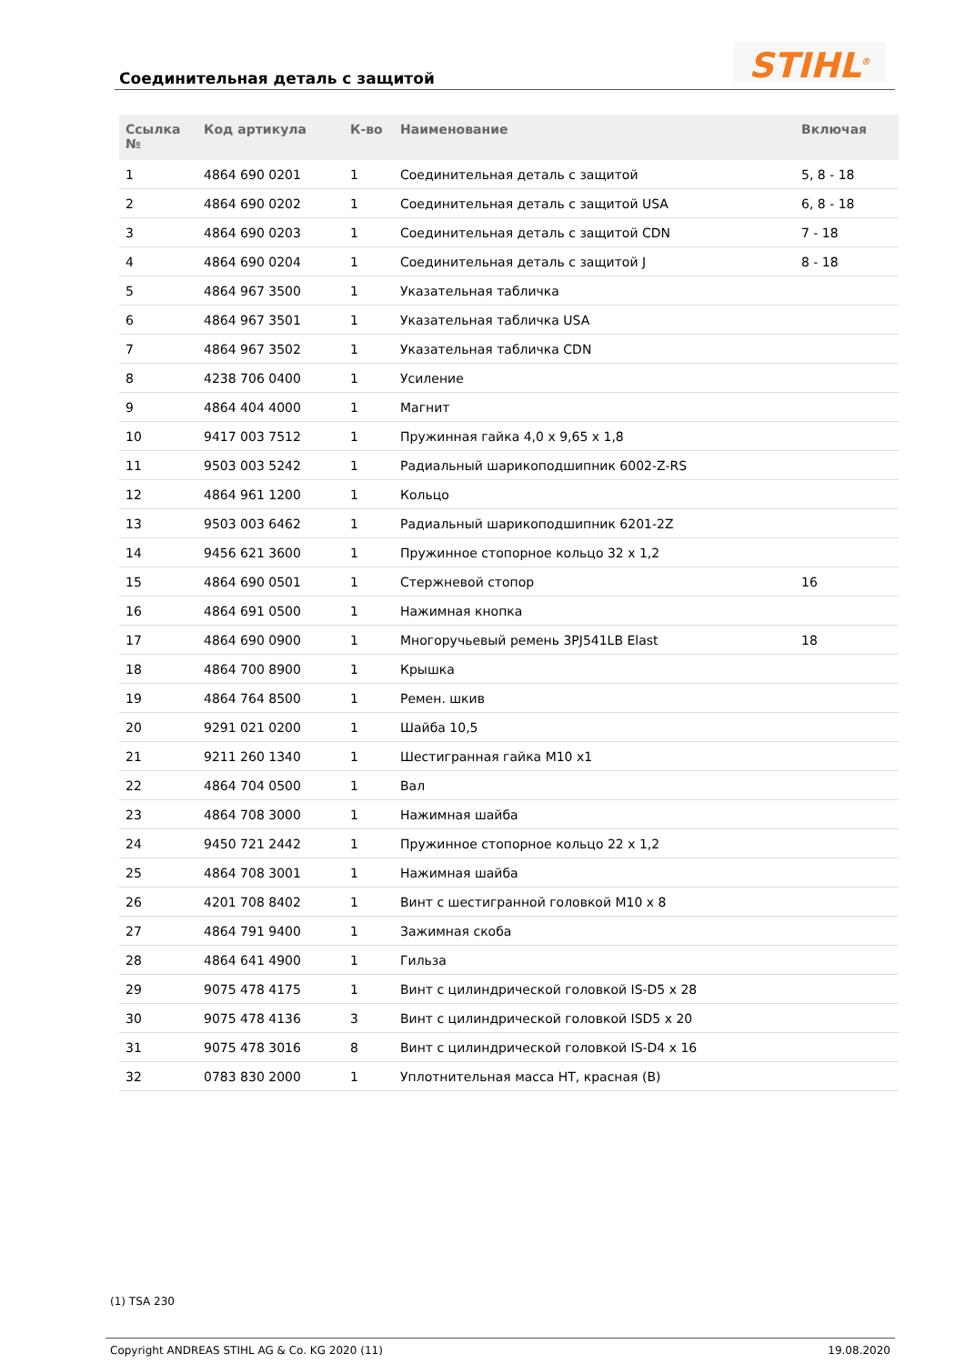Соединительная деталь с защитой
STIHL<sup>®</sup>
| Ссылка № | Код артикула | К-во | Наименование | Включая |
| --- | --- | --- | --- | --- |
| 1 | 4864 690 0201 | 1 | Соединительная деталь с защитой | 5, 8 - 18 |
| 2 | 4864 690 0202 | 1 | Соединительная деталь с защитой USA | 6, 8 - 18 |
| 3 | 4864 690 0203 | 1 | Соединительная деталь с защитой CDN | 7 - 18 |
| 4 | 4864 690 0204 | 1 | Соединительная деталь с защитой J | 8 - 18 |
| 5 | 4864 967 3500 | 1 | Указательная табличка | |
| 6 | 4864 967 3501 | 1 | Указательная табличка USA | |
| 7 | 4864 967 3502 | 1 | Указательная табличка CDN | |
| 8 | 4238 706 0400 | 1 | Усиление | |
| 9 | 4864 404 4000 | 1 | Магнит | |
| 10 | 9417 003 7512 | 1 | Пружинная гайка 4,0 x 9,65 x 1,8 | |
| 11 | 9503 003 5242 | 1 | Радиальный шарикоподшипник 6002-Z-RS | |
| 12 | 4864 961 1200 | 1 | Кольцо | |
| 13 | 9503 003 6462 | 1 | Радиальный шарикоподшипник 6201-2Z | |
| 14 | 9456 621 3600 | 1 | Пружинное стопорное кольцо 32 x 1,2 | |
| 15 | 4864 690 0501 | 1 | Стержневой стопор | 16 |
| 16 | 4864 691 0500 | 1 | Нажимная кнопка | |
| 17 | 4864 690 0900 | 1 | Многоручьевый ремень 3PJ541LB Elast | 18 |
| 18 | 4864 700 8900 | 1 | Крышка | |
| 19 | 4864 764 8500 | 1 | Ремен. шкив | |
| 20 | 9291 021 0200 | 1 | Шайба 10,5 | |
| 21 | 9211 260 1340 | 1 | Шестигранная гайка M10 x1 | |
| 22 | 4864 704 0500 | 1 | Вал | |
| 23 | 4864 708 3000 | 1 | Нажимная шайба | |
| 24 | 9450 721 2442 | 1 | Пружинное стопорное кольцо 22 x 1,2 | |
| 25 | 4864 708 3001 | 1 | Нажимная шайба | |
| 26 | 4201 708 8402 | 1 | Винт с шестигранной головкой M10 x 8 | |
| 27 | 4864 791 9400 | 1 | Зажимная скоба | |
| 28 | 4864 641 4900 | 1 | Гильза | |
| 29 | 9075 478 4175 | 1 | Винт с цилиндрической головкой IS-D5 x 28 | |
| 30 | 9075 478 4136 | 3 | Винт с цилиндрической головкой ISD5 x 20 | |
| 31 | 9075 478 3016 | 8 | Винт с цилиндрической головкой IS-D4 x 16 | |
| 32 | 0783 830 2000 | 1 | Уплотнительная масса HT, красная (B) | |
(1) TSA 230
Copyright ANDREAS STIHL AG & Co. KG 2020 (11) 19.08.2020